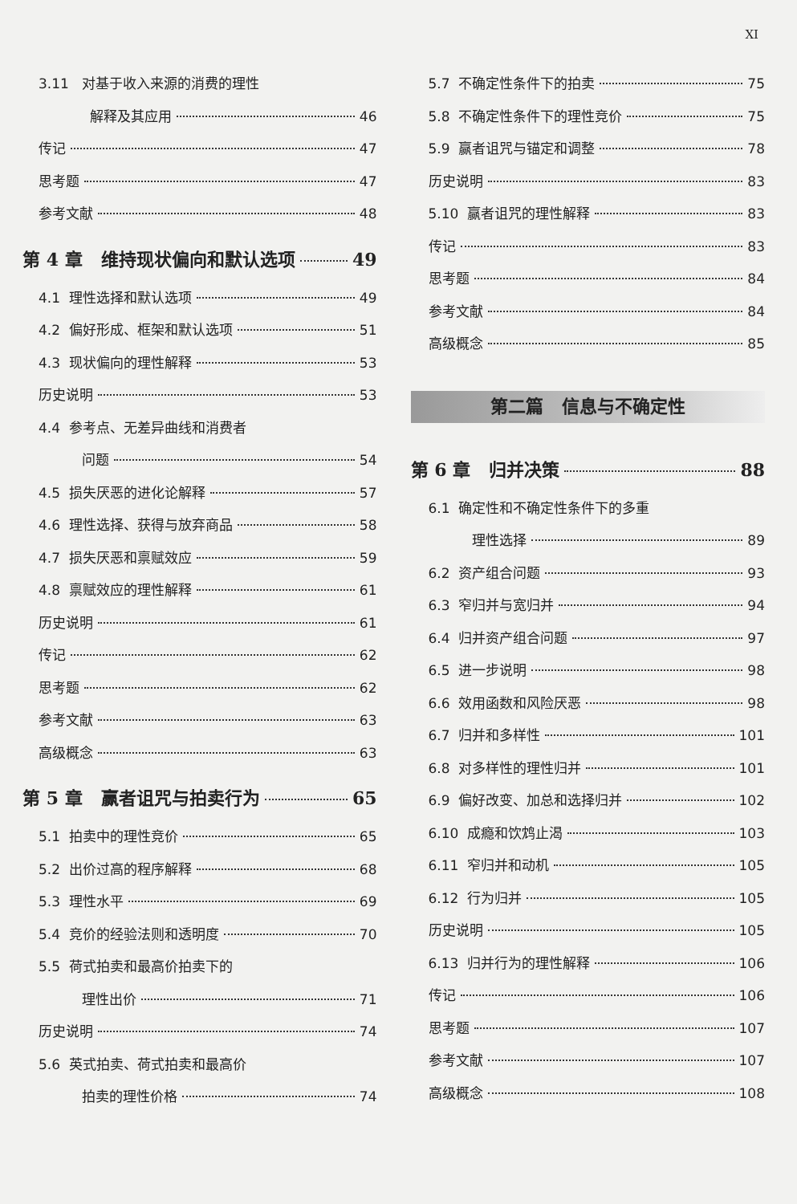XI
3.11 对基于收入来源的消费的理性
解释及其应用 46
传记 47
思考题 47
参考文献 48
第 4 章 维持现状偏向和默认选项 49
4.1 理性选择和默认选项 49
4.2 偏好形成、框架和默认选项 51
4.3 现状偏向的理性解释 53
历史说明 53
4.4 参考点、无差异曲线和消费者
问题 54
4.5 损失厌恶的进化论解释 57
4.6 理性选择、获得与放弃商品 58
4.7 损失厌恶和禀赋效应 59
4.8 禀赋效应的理性解释 61
历史说明 61
传记 62
思考题 62
参考文献 63
高级概念 63
第 5 章 赢者诅咒与拍卖行为 65
5.1 拍卖中的理性竞价 65
5.2 出价过高的程序解释 68
5.3 理性水平 69
5.4 竞价的经验法则和透明度 70
5.5 荷式拍卖和最高价拍卖下的
理性出价 71
历史说明 74
5.6 英式拍卖、荷式拍卖和最高价
拍卖的理性价格 74
5.7 不确定性条件下的拍卖 75
5.8 不确定性条件下的理性竞价 75
5.9 赢者诅咒与锚定和调整 78
历史说明 83
5.10 赢者诅咒的理性解释 83
传记 83
思考题 84
参考文献 84
高级概念 85
第二篇 信息与不确定性
第 6 章 归并决策 88
6.1 确定性和不确定性条件下的多重
理性选择 89
6.2 资产组合问题 93
6.3 窄归并与宽归并 94
6.4 归并资产组合问题 97
6.5 进一步说明 98
6.6 效用函数和风险厌恶 98
6.7 归并和多样性 101
6.8 对多样性的理性归并 101
6.9 偏好改变、加总和选择归并 102
6.10 成瘾和饮鸩止渴 103
6.11 窄归并和动机 105
6.12 行为归并 105
历史说明 105
6.13 归并行为的理性解释 106
传记 106
思考题 107
参考文献 107
高级概念 108